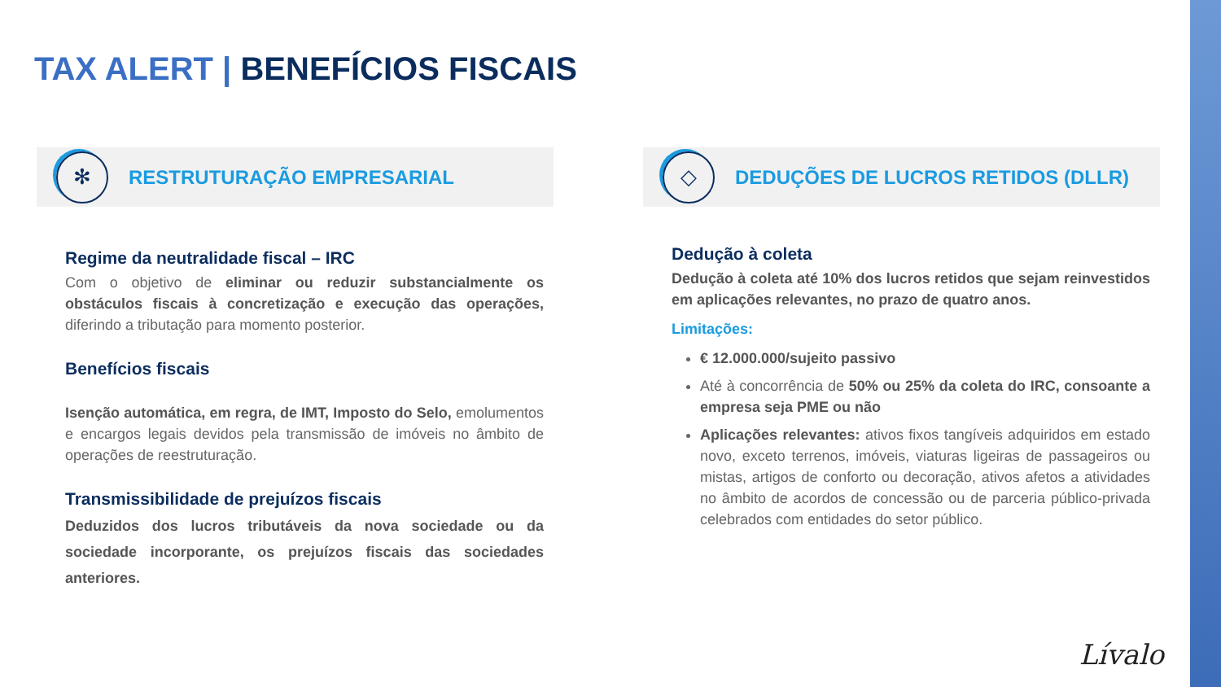TAX ALERT | BENEFÍCIOS FISCAIS
✻
RESTRUTURAÇÃO EMPRESARIAL
Regime da neutralidade fiscal – IRC
Com o objetivo de eliminar ou reduzir substancialmente os obstáculos fiscais à concretização e execução das operações, diferindo a tributação para momento posterior.
Benefícios fiscais
Isenção automática, em regra, de IMT, Imposto do Selo, emolumentos e encargos legais devidos pela transmissão de imóveis no âmbito de operações de reestruturação.
Transmissibilidade de prejuízos fiscais
Deduzidos dos lucros tributáveis da nova sociedade ou da sociedade incorporante, os prejuízos fiscais das sociedades anteriores.
◇
DEDUÇÕES DE LUCROS RETIDOS (DLLR)
Dedução à coleta
Dedução à coleta até 10% dos lucros retidos que sejam reinvestidos em aplicações relevantes, no prazo de quatro anos.
Limitações:
€ 12.000.000/sujeito passivo
Até à concorrência de 50% ou 25% da coleta do IRC, consoante a empresa seja PME ou não
Aplicações relevantes: ativos fixos tangíveis adquiridos em estado novo, exceto terrenos, imóveis, viaturas ligeiras de passageiros ou mistas, artigos de conforto ou decoração, ativos afetos a atividades no âmbito de acordos de concessão ou de parceria público-privada celebrados com entidades do setor público.
Lívalo